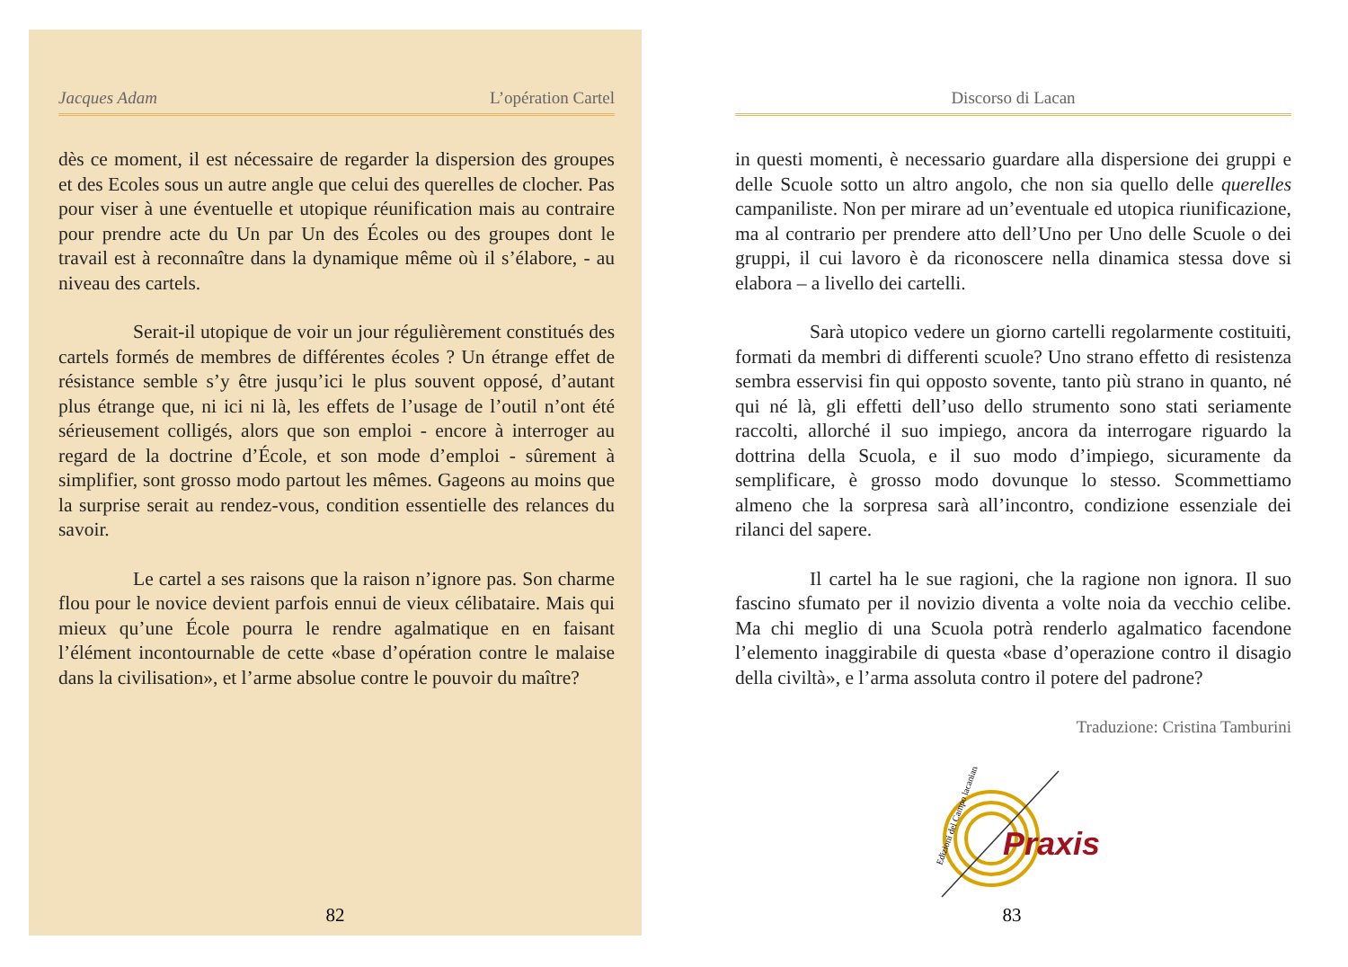Jacques Adam L’opération Cartel
dès ce moment, il est nécessaire de regarder la dispersion des groupes et des Ecoles sous un autre angle que celui des querelles de clocher. Pas pour viser à une éventuelle et utopique réunification mais au contraire pour prendre acte du Un par Un des Écoles ou des groupes dont le travail est à reconnaître dans la dynamique même où il s’élabore, - au niveau des cartels.
Serait-il utopique de voir un jour régulièrement constitués des cartels formés de membres de différentes écoles ? Un étrange effet de résistance semble s’y être jusqu’ici le plus souvent opposé, d’autant plus étrange que, ni ici ni là, les effets de l’usage de l’outil n’ont été sérieusement colligés, alors que son emploi - encore à interroger au regard de la doctrine d’École, et son mode d’emploi - sûrement à simplifier, sont grosso modo partout les mêmes. Gageons au moins que la surprise serait au rendez-vous, condition essentielle des relances du savoir.
Le cartel a ses raisons que la raison n’ignore pas. Son charme flou pour le novice devient parfois ennui de vieux célibataire. Mais qui mieux qu’une École pourra le rendre agalmatique en en faisant l’élément incontournable de cette «base d’opération contre le malaise dans la civilisation», et l’arme absolue contre le pouvoir du maître?
82
Discorso di Lacan
in questi momenti, è necessario guardare alla dispersione dei gruppi e delle Scuole sotto un altro angolo, che non sia quello delle querelles campaniliste. Non per mirare ad un’eventuale ed utopica riunificazione, ma al contrario per prendere atto dell’Uno per Uno delle Scuole o dei gruppi, il cui lavoro è da riconoscere nella dinamica stessa dove si elabora – a livello dei cartelli.
Sarà utopico vedere un giorno cartelli regolarmente costituiti, formati da membri di differenti scuole? Uno strano effetto di resistenza sembra esservisi fin qui opposto sovente, tanto più strano in quanto, né qui né là, gli effetti dell’uso dello strumento sono stati seriamente raccolti, allorché il suo impiego, ancora da interrogare riguardo la dottrina della Scuola, e il suo modo d’impiego, sicuramente da semplificare, è grosso modo dovunque lo stesso. Scommettiamo almeno che la sorpresa sarà all’incontro, condizione essenziale dei rilanci del sapere.
Il cartel ha le sue ragioni, che la ragione non ignora. Il suo fascino sfumato per il novizio diventa a volte noia da vecchio celibe. Ma chi meglio di una Scuola potrà renderlo agalmatico facendone l’elemento inaggirabile di questa «base d’operazione contro il disagio della civiltà», e l’arma assoluta contro il potere del padrone?
Traduzione: Cristina Tamburini
Edizioni del Campo lacaniano
Praxis
83